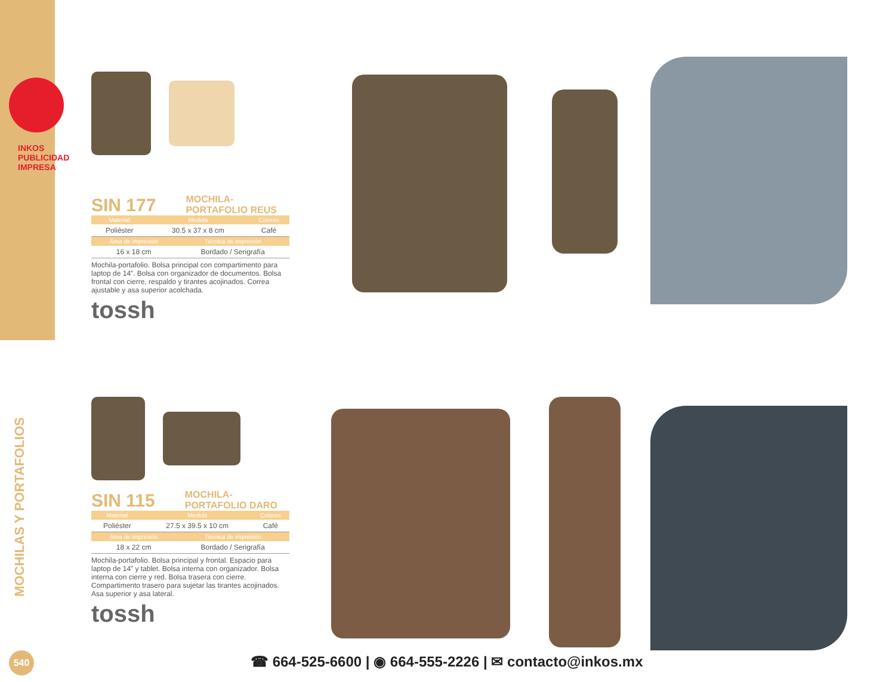INKOS PUBLICIDAD IMPRESA
MOCHILAS Y PORTAFOLIOS
SIN 177
MOCHILA-
PORTAFOLIO REUS
| Material | Medida | Colores |
| --- | --- | --- |
| Poliéster | 30.5 x 37 x 8 cm | Café |
| Área de impresión | Técnica de impresión |
| --- | --- |
| 16 x 18 cm | Bordado / Serigrafía |
Mochila-portafolio. Bolsa principal con compartimento para laptop de 14”. Bolsa con organizador de documentos. Bolsa frontal con cierre, respaldo y tirantes acojinados. Correa ajustable y asa superior acolchada.
tossh
SIN 115
MOCHILA-
PORTAFOLIO DARO
| Material | Medida | Colores |
| --- | --- | --- |
| Poliéster | 27.5 x 39.5 x 10 cm | Café |
| Área de impresión | Técnica de impresión |
| --- | --- |
| 18 x 22 cm | Bordado / Serigrafía |
Mochila-portafolio. Bolsa principal y frontal. Espacio para laptop de 14” y tablet. Bolsa interna con organizador. Bolsa interna con cierre y red. Bolsa trasera con cierre. Compartimento trasero para sujetar las tirantes acojinados. Asa superior y asa lateral.
tossh
540
☎ 664-525-6600 | ◉ 664-555-2226 | ✉ contacto@inkos.mx